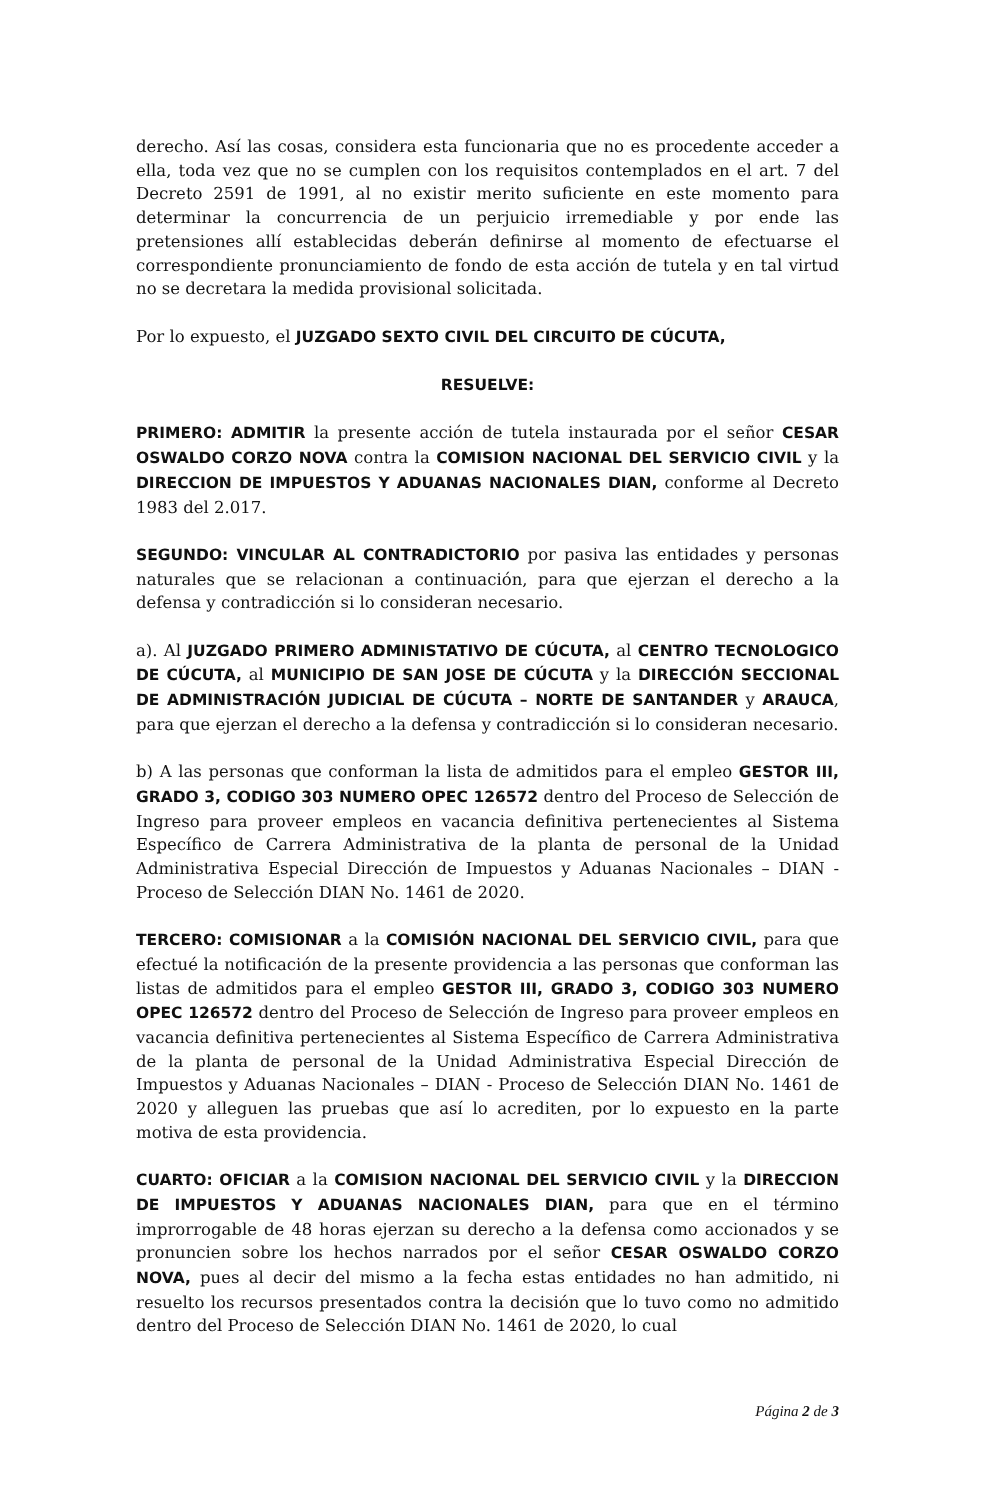derecho. Así las cosas, considera esta funcionaria que no es procedente acceder a ella, toda vez que no se cumplen con los requisitos contemplados en el art. 7 del Decreto 2591 de 1991, al no existir merito suficiente en este momento para determinar la concurrencia de un perjuicio irremediable y por ende las pretensiones allí establecidas deberán definirse al momento de efectuarse el correspondiente pronunciamiento de fondo de esta acción de tutela y en tal virtud no se decretara la medida provisional solicitada.
Por lo expuesto, el JUZGADO SEXTO CIVIL DEL CIRCUITO DE CÚCUTA,
RESUELVE:
PRIMERO: ADMITIR la presente acción de tutela instaurada por el señor CESAR OSWALDO CORZO NOVA contra la COMISION NACIONAL DEL SERVICIO CIVIL y la DIRECCION DE IMPUESTOS Y ADUANAS NACIONALES DIAN, conforme al Decreto 1983 del 2.017.
SEGUNDO: VINCULAR AL CONTRADICTORIO por pasiva las entidades y personas naturales que se relacionan a continuación, para que ejerzan el derecho a la defensa y contradicción si lo consideran necesario.
a). Al JUZGADO PRIMERO ADMINISTATIVO DE CÚCUTA, al CENTRO TECNOLOGICO DE CÚCUTA, al MUNICIPIO DE SAN JOSE DE CÚCUTA y la DIRECCIÓN SECCIONAL DE ADMINISTRACIÓN JUDICIAL DE CÚCUTA – NORTE DE SANTANDER y ARAUCA, para que ejerzan el derecho a la defensa y contradicción si lo consideran necesario.
b) A las personas que conforman la lista de admitidos para el empleo GESTOR III, GRADO 3, CODIGO 303 NUMERO OPEC 126572 dentro del Proceso de Selección de Ingreso para proveer empleos en vacancia definitiva pertenecientes al Sistema Específico de Carrera Administrativa de la planta de personal de la Unidad Administrativa Especial Dirección de Impuestos y Aduanas Nacionales – DIAN - Proceso de Selección DIAN No. 1461 de 2020.
TERCERO: COMISIONAR a la COMISIÓN NACIONAL DEL SERVICIO CIVIL, para que efectué la notificación de la presente providencia a las personas que conforman las listas de admitidos para el empleo GESTOR III, GRADO 3, CODIGO 303 NUMERO OPEC 126572 dentro del Proceso de Selección de Ingreso para proveer empleos en vacancia definitiva pertenecientes al Sistema Específico de Carrera Administrativa de la planta de personal de la Unidad Administrativa Especial Dirección de Impuestos y Aduanas Nacionales – DIAN - Proceso de Selección DIAN No. 1461 de 2020 y alleguen las pruebas que así lo acrediten, por lo expuesto en la parte motiva de esta providencia.
CUARTO: OFICIAR a la COMISION NACIONAL DEL SERVICIO CIVIL y la DIRECCION DE IMPUESTOS Y ADUANAS NACIONALES DIAN, para que en el término improrrogable de 48 horas ejerzan su derecho a la defensa como accionados y se pronuncien sobre los hechos narrados por el señor CESAR OSWALDO CORZO NOVA, pues al decir del mismo a la fecha estas entidades no han admitido, ni resuelto los recursos presentados contra la decisión que lo tuvo como no admitido dentro del Proceso de Selección DIAN No. 1461 de 2020, lo cual
Página 2 de 3